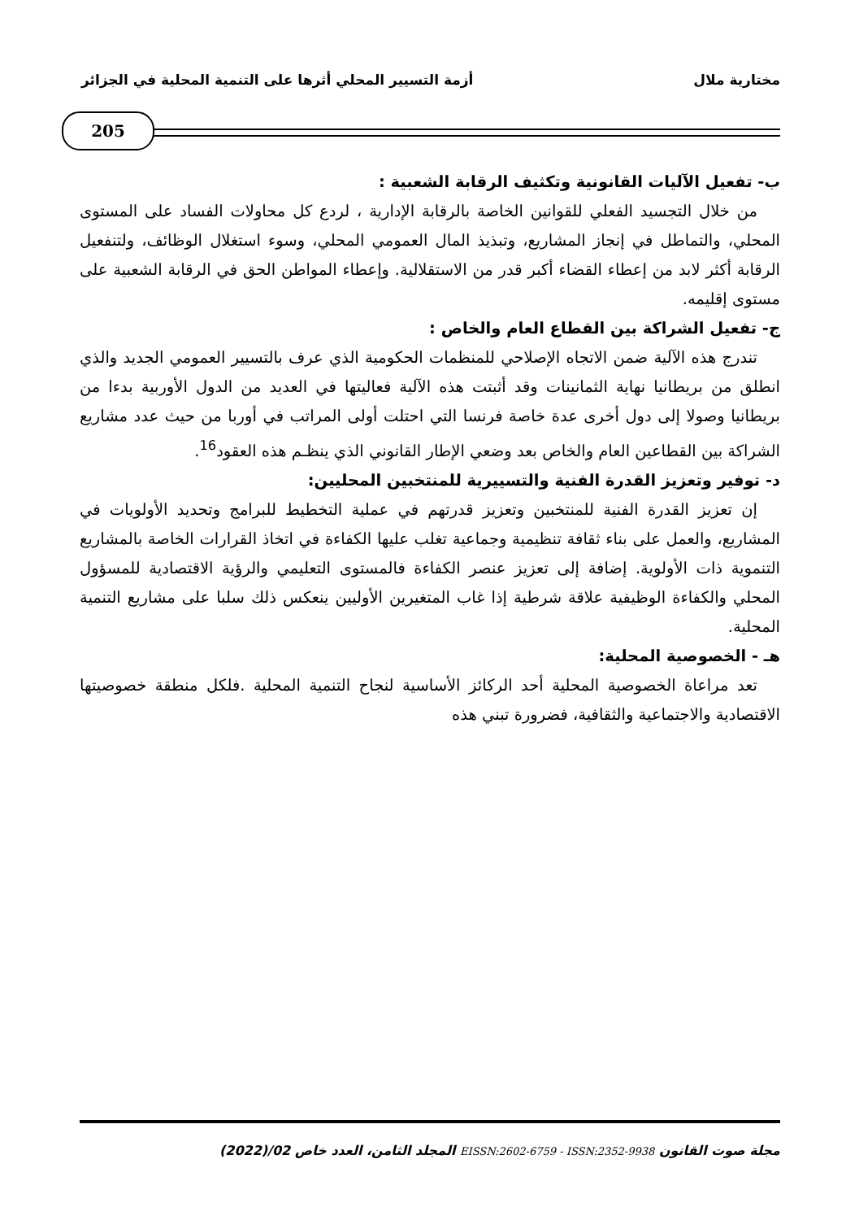مختارية ملال أزمة التسيير المحلي أثرها على التنمية المحلية في الجزائر
205
ب- تفعيل الآليات القانونية وتكثيف الرقابة الشعبية :
من خلال التجسيد الفعلي للقوانين الخاصة بالرقابة الإدارية ، لردع كل محاولات الفساد على المستوى المحلي، والتماطل في إنجاز المشاريع، وتبذيذ المال العمومي المحلي، وسوء استغلال الوظائف، ولتنفعيل الرقابة أكثر لابد من إعطاء القضاء أكبر قدر من الاستقلالية. وإعطاء المواطن الحق في الرقابة الشعبية على مستوى إقليمه.
ج- تفعيل الشراكة بين القطاع العام والخاص :
تندرج هذه الآلية ضمن الاتجاه الإصلاحي للمنظمات الحكومية الذي عرف بالتسيير العمومي الجديد والذي انطلق من بريطانيا نهاية الثمانينات وقد أثبتت هذه الآلية فعاليتها في العديد من الدول الأوربية بدءا من بريطانيا وصولا إلى دول أخرى عدة خاصة فرنسا التي احتلت أولى المراتب في أوربا من حيث عدد مشاريع الشراكة بين القطاعين العام والخاص بعد وضعي الإطار القانوني الذي ينظـم هذه العقود<sup>16</sup>.
د- توفير وتعزيز القدرة الفنية والتسييرية للمنتخبين المحليين:
إن تعزيز القدرة الفنية للمنتخبين وتعزيز قدرتهم في عملية التخطيط للبرامج وتحديد الأولويات في المشاريع، والعمل على بناء ثقافة تنظيمية وجماعية تغلب عليها الكفاءة في اتخاذ القرارات الخاصة بالمشاريع التنموية ذات الأولوية. إضافة إلى تعزيز عنصر الكفاءة فالمستوى التعليمي والرؤية الاقتصادية للمسؤول المحلي والكفاءة الوظيفية علاقة شرطية إذا غاب المتغيرين الأوليين ينعكس ذلك سلبا على مشاريع التنمية المحلية.
هـ - الخصوصية المحلية:
تعد مراعاة الخصوصية المحلية أحد الركائز الأساسية لنجاح التنمية المحلية .فلكل منطقة خصوصيتها الاقتصادية والاجتماعية والثقافية، فضرورة تبني هذه
مجلة صوت القانون EISSN:2602-6759 - ISSN:2352-9938 المجلد الثامن، العدد خاص 02/(2022)